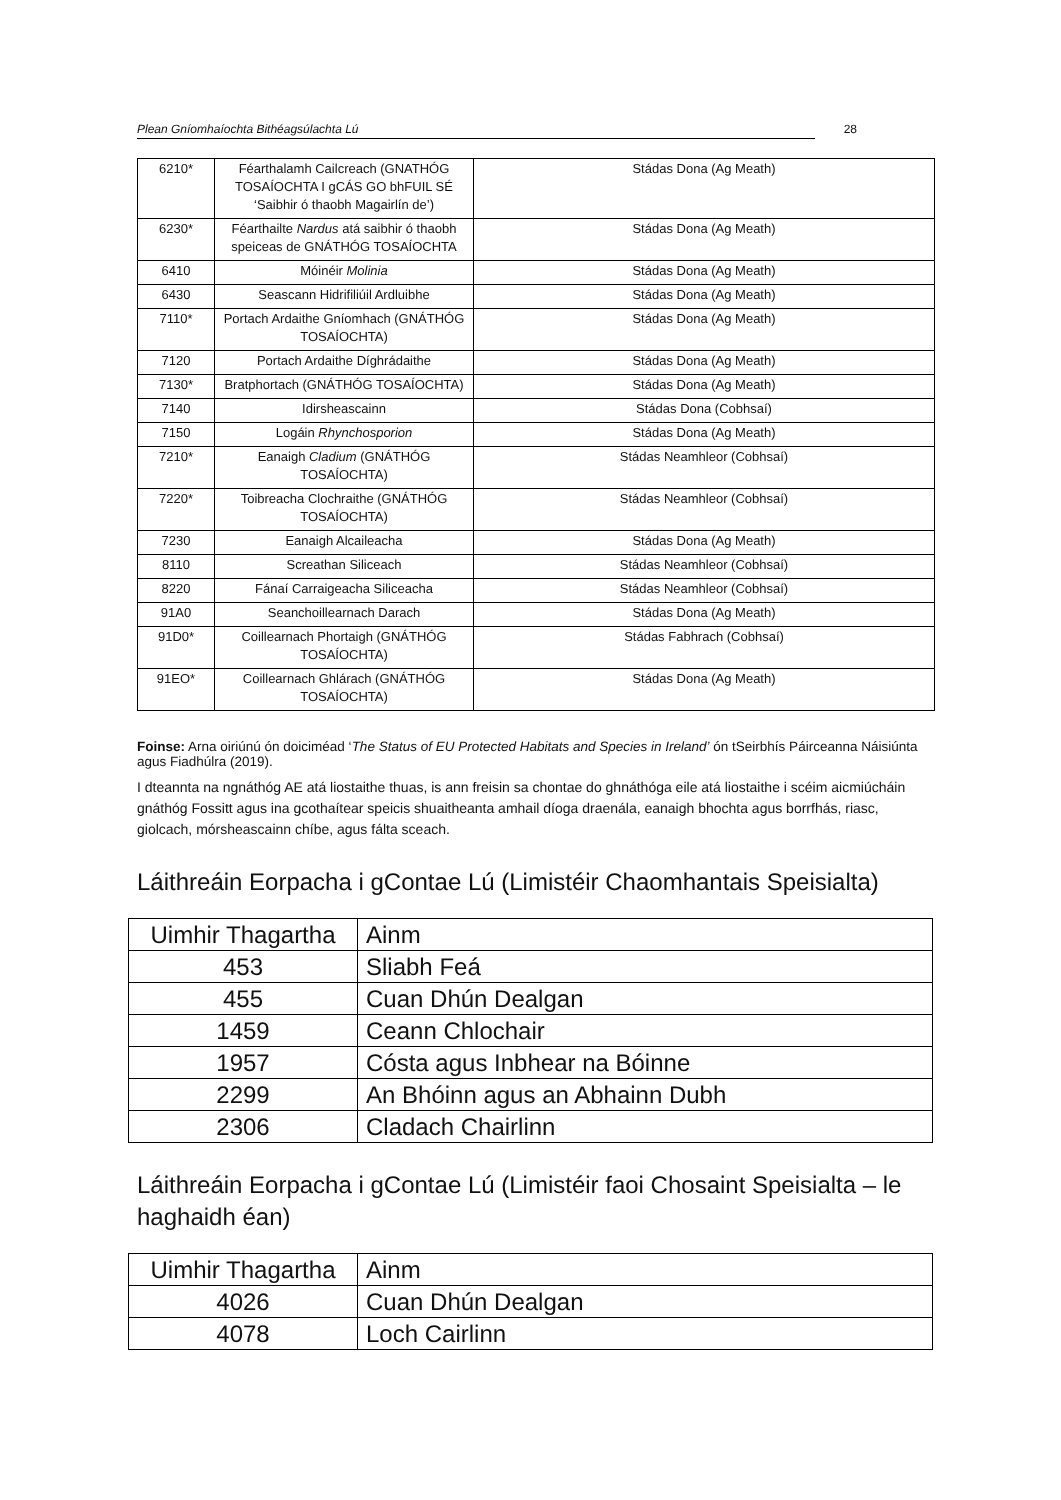Plean Gníomhaíochta Bithéagsúlachta Lú 28
| 6210* | Féarthalamh Cailcreach (GNATHÓG TOSAÍOCHTA I gCÁS GO bhFUIL SÉ ‘Saibhir ó thaobh Magairlín de’) | Stádas Dona (Ag Meath) |
| 6230* | Féarthailte Nardus atá saibhir ó thaobh speiceas de GNÁTHÓG TOSAÍOCHTA | Stádas Dona (Ag Meath) |
| 6410 | Móinéir Molinia | Stádas Dona (Ag Meath) |
| 6430 | Seascann Hidrifiliúil Ardluibhe | Stádas Dona (Ag Meath) |
| 7110* | Portach Ardaithe Gníomhach (GNÁTHÓG TOSAÍOCHTA) | Stádas Dona (Ag Meath) |
| 7120 | Portach Ardaithe Díghrádaithe | Stádas Dona (Ag Meath) |
| 7130* | Bratphortach (GNÁTHÓG TOSAÍOCHTA) | Stádas Dona (Ag Meath) |
| 7140 | Idirsheascainn | Stádas Dona (Cobhsaí) |
| 7150 | Logáin Rhynchosporion | Stádas Dona (Ag Meath) |
| 7210* | Eanaigh Cladium (GNÁTHÓG TOSAÍOCHTA) | Stádas Neamhleor (Cobhsaí) |
| 7220* | Toibreacha Clochraithe (GNÁTHÓG TOSAÍOCHTA) | Stádas Neamhleor (Cobhsaí) |
| 7230 | Eanaigh Alcaileacha | Stádas Dona (Ag Meath) |
| 8110 | Screathan Siliceach | Stádas Neamhleor (Cobhsaí) |
| 8220 | Fánaí Carraigeacha Siliceacha | Stádas Neamhleor (Cobhsaí) |
| 91A0 | Seanchoillearnach Darach | Stádas Dona (Ag Meath) |
| 91D0* | Coillearnach Phortaigh (GNÁTHÓG TOSAÍOCHTA) | Stádas Fabhrach (Cobhsaí) |
| 91EO* | Coillearnach Ghlárach (GNÁTHÓG TOSAÍOCHTA) | Stádas Dona (Ag Meath) |
Foinse: Arna oiriúnú ón doiciméad ‘The Status of EU Protected Habitats and Species in Ireland’ ón tSeirbhís Páirceanna Náisiúnta agus Fiadhúlra (2019).
I dteannta na ngnáthóg AE atá liostaithe thuas, is ann freisin sa chontae do ghnáthóga eile atá liostaithe i scéim aicmiúcháin gnáthóg Fossitt agus ina gcothaítear speicis shuaitheanta amhail díoga draenála, eanaigh bhochta agus borrfhás, riasc, giolcach, mórsheascainn chíbe, agus fálta sceach.
Láithreáin Eorpacha i gContae Lú (Limistéir Chaomhantais Speisialta)
| Uimhir Thagartha | Ainm |
| --- | --- |
| 453 | Sliabh Feá |
| 455 | Cuan Dhún Dealgan |
| 1459 | Ceann Chlochair |
| 1957 | Cósta agus Inbhear na Bóinne |
| 2299 | An Bhóinn agus an Abhainn Dubh |
| 2306 | Cladach Chairlinn |
Láithreáin Eorpacha i gContae Lú (Limistéir faoi Chosaint Speisialta – le haghaidh éan)
| Uimhir Thagartha | Ainm |
| --- | --- |
| 4026 | Cuan Dhún Dealgan |
| 4078 | Loch Cairlinn |